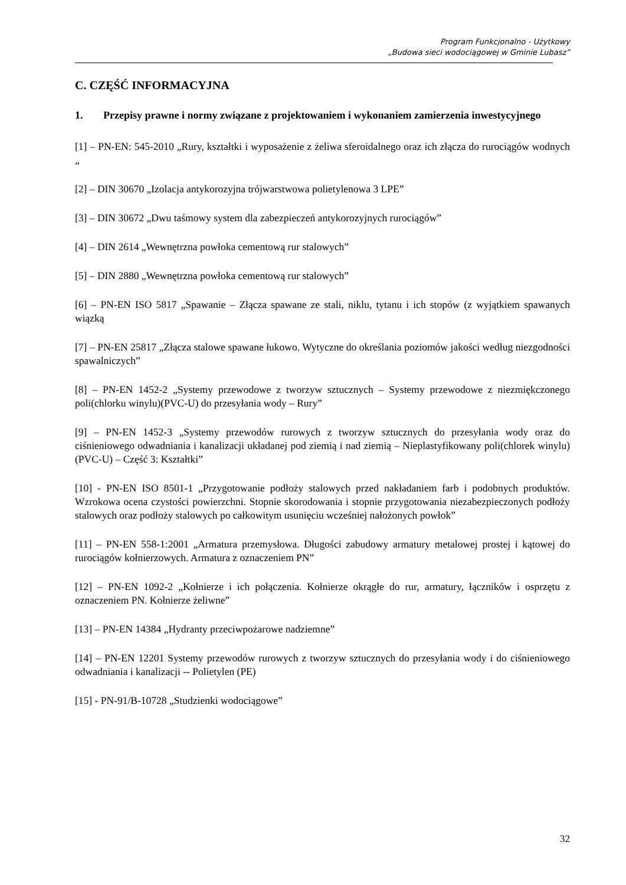Program Funkcjonalno - Użytkowy
„Budowa sieci wodociągowej w Gminie Lubasz”
C. CZĘŚĆ INFORMACYJNA
1. Przepisy prawne i normy związane z projektowaniem i wykonaniem zamierzenia inwestycyjnego
[1] – PN-EN: 545-2010 „Rury, kształtki i wyposażenie z żeliwa sferoidalnego oraz ich złącza do rurociągów wodnych „
[2] – DIN 30670 „Izolacja antykorozyjna trójwarstwowa polietylenowa 3 LPE”
[3] – DIN 30672 „Dwu taśmowy system dla zabezpieczeń antykorozyjnych rurociągów”
[4] – DIN 2614 „Wewnętrzna powłoka cementową rur stalowych”
[5] – DIN 2880 „Wewnętrzna powłoka cementową rur stalowych”
[6] – PN-EN ISO 5817 „Spawanie – Złącza spawane ze stali, niklu, tytanu i ich stopów (z wyjątkiem spawanych wiązką
[7] – PN-EN 25817 „Złącza stalowe spawane łukowo. Wytyczne do określania poziomów jakości według niezgodności spawalniczych”
[8] – PN-EN 1452-2 „Systemy przewodowe z tworzyw sztucznych – Systemy przewodowe z niezmiękczonego poli(chlorku winylu)(PVC-U) do przesyłania wody – Rury”
[9] – PN-EN 1452-3 „Systemy przewodów rurowych z tworzyw sztucznych do przesyłania wody oraz do ciśnieniowego odwadniania i kanalizacji układanej pod ziemią i nad ziemią – Nieplastyfikowany poli(chlorek winylu) (PVC-U) – Część 3: Kształtki”
[10] - PN-EN ISO 8501-1 „Przygotowanie podłoży stalowych przed nakładaniem farb i podobnych produktów. Wzrokowa ocena czystości powierzchni. Stopnie skorodowania i stopnie przygotowania niezabezpieczonych podłoży stalowych oraz podłoży stalowych po całkowitym usunięciu wcześniej nałożonych powłok”
[11] – PN-EN 558-1:2001 „Armatura przemysłowa. Długości zabudowy armatury metalowej prostej i kątowej do rurociągów kołnierzowych. Armatura z oznaczeniem PN”
[12] – PN-EN 1092-2 „Kołnierze i ich połączenia. Kołnierze okrągłe do rur, armatury, łączników i osprzętu z oznaczeniem PN. Kołnierze żeliwne”
[13] – PN-EN 14384 „Hydranty przeciwpożarowe nadziemne”
[14] – PN-EN 12201 Systemy przewodów rurowych z tworzyw sztucznych do przesyłania wody i do ciśnieniowego odwadniania i kanalizacji -- Polietylen (PE)
[15] - PN-91/B-10728 „Studzienki wodociągowe”
32